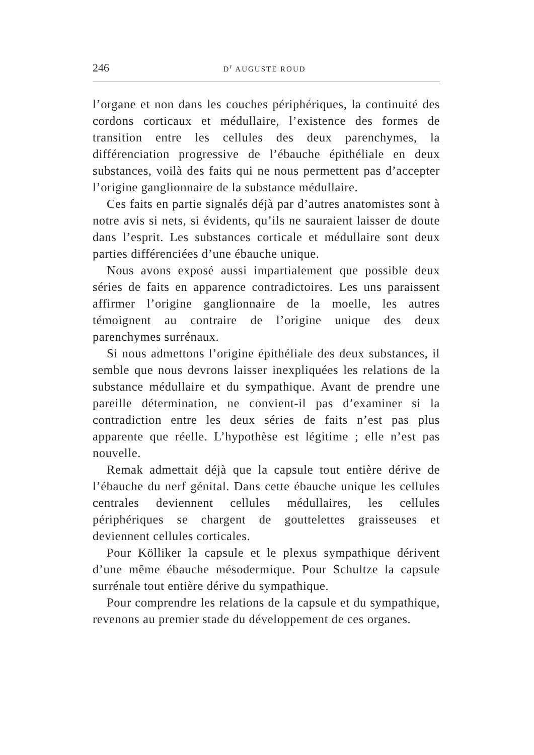246 D<sup>r</sup> AUGUSTE ROUD
l’organe et non dans les couches périphériques, la continuité des cordons corticaux et médullaire, l’existence des formes de transition entre les cellules des deux parenchymes, la différenciation progressive de l’ébauche épithéliale en deux substances, voilà des faits qui ne nous permettent pas d’accepter l’origine ganglionnaire de la substance médullaire.
Ces faits en partie signalés déjà par d’autres anatomistes sont à notre avis si nets, si évidents, qu’ils ne sauraient laisser de doute dans l’esprit. Les substances corticale et médullaire sont deux parties différenciées d’une ébauche unique.
Nous avons exposé aussi impartialement que possible deux séries de faits en apparence contradictoires. Les uns paraissent affirmer l’origine ganglionnaire de la moelle, les autres témoignent au contraire de l’origine unique des deux parenchymes surrénaux.
Si nous admettons l’origine épithéliale des deux substances, il semble que nous devrons laisser inexpliquées les relations de la substance médullaire et du sympathique. Avant de prendre une pareille détermination, ne convient-il pas d’examiner si la contradiction entre les deux séries de faits n’est pas plus apparente que réelle. L’hypothèse est légitime ; elle n’est pas nouvelle.
Remak admettait déjà que la capsule tout entière dérive de l’ébauche du nerf génital. Dans cette ébauche unique les cellules centrales deviennent cellules médullaires, les cellules périphériques se chargent de gouttelettes graisseuses et deviennent cellules corticales.
Pour Kölliker la capsule et le plexus sympathique dérivent d’une même ébauche mésodermique. Pour Schultze la capsule surrénale tout entière dérive du sympathique.
Pour comprendre les relations de la capsule et du sympathique, revenons au premier stade du développement de ces organes.